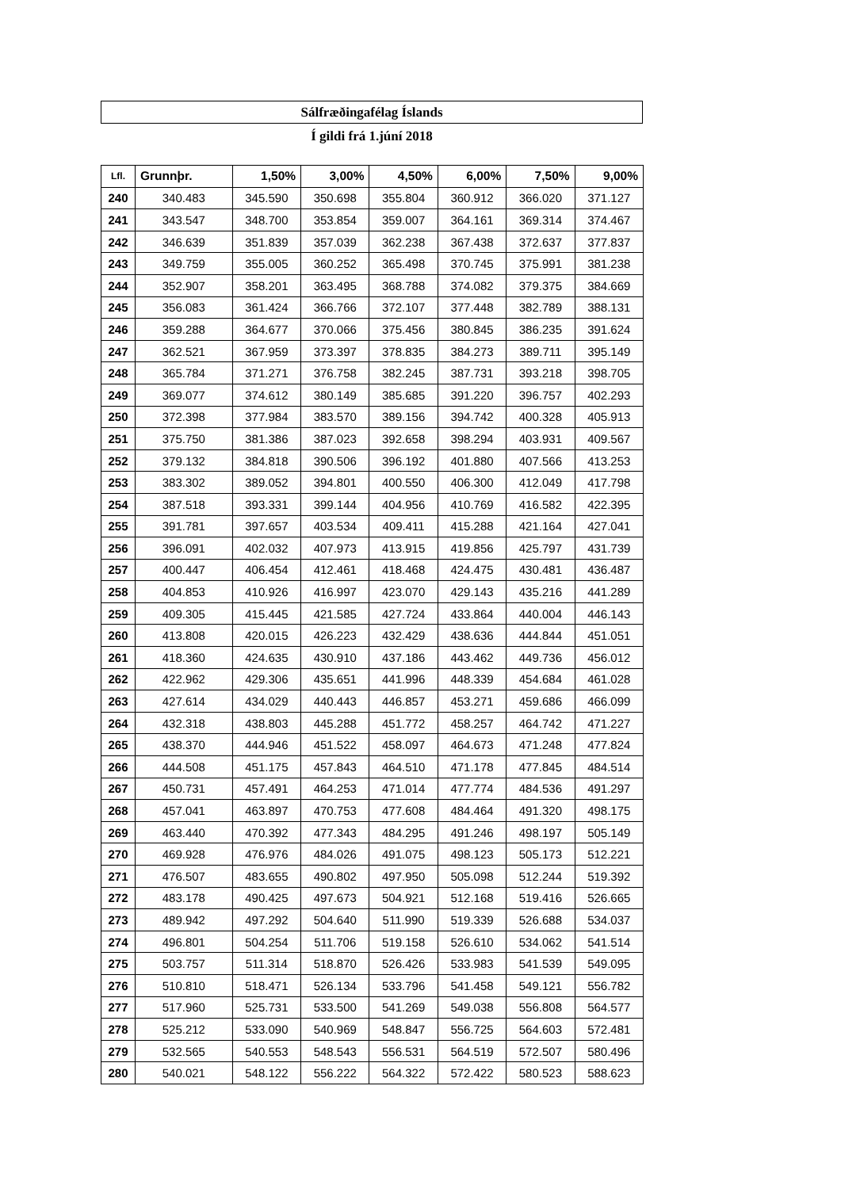Sálfræðingafélag Íslands
Í gildi frá 1.júní 2018
| Lfl. | Grunnþr. | 1,50% | 3,00% | 4,50% | 6,00% | 7,50% | 9,00% |
| --- | --- | --- | --- | --- | --- | --- | --- |
| 240 | 340.483 | 345.590 | 350.698 | 355.804 | 360.912 | 366.020 | 371.127 |
| 241 | 343.547 | 348.700 | 353.854 | 359.007 | 364.161 | 369.314 | 374.467 |
| 242 | 346.639 | 351.839 | 357.039 | 362.238 | 367.438 | 372.637 | 377.837 |
| 243 | 349.759 | 355.005 | 360.252 | 365.498 | 370.745 | 375.991 | 381.238 |
| 244 | 352.907 | 358.201 | 363.495 | 368.788 | 374.082 | 379.375 | 384.669 |
| 245 | 356.083 | 361.424 | 366.766 | 372.107 | 377.448 | 382.789 | 388.131 |
| 246 | 359.288 | 364.677 | 370.066 | 375.456 | 380.845 | 386.235 | 391.624 |
| 247 | 362.521 | 367.959 | 373.397 | 378.835 | 384.273 | 389.711 | 395.149 |
| 248 | 365.784 | 371.271 | 376.758 | 382.245 | 387.731 | 393.218 | 398.705 |
| 249 | 369.077 | 374.612 | 380.149 | 385.685 | 391.220 | 396.757 | 402.293 |
| 250 | 372.398 | 377.984 | 383.570 | 389.156 | 394.742 | 400.328 | 405.913 |
| 251 | 375.750 | 381.386 | 387.023 | 392.658 | 398.294 | 403.931 | 409.567 |
| 252 | 379.132 | 384.818 | 390.506 | 396.192 | 401.880 | 407.566 | 413.253 |
| 253 | 383.302 | 389.052 | 394.801 | 400.550 | 406.300 | 412.049 | 417.798 |
| 254 | 387.518 | 393.331 | 399.144 | 404.956 | 410.769 | 416.582 | 422.395 |
| 255 | 391.781 | 397.657 | 403.534 | 409.411 | 415.288 | 421.164 | 427.041 |
| 256 | 396.091 | 402.032 | 407.973 | 413.915 | 419.856 | 425.797 | 431.739 |
| 257 | 400.447 | 406.454 | 412.461 | 418.468 | 424.475 | 430.481 | 436.487 |
| 258 | 404.853 | 410.926 | 416.997 | 423.070 | 429.143 | 435.216 | 441.289 |
| 259 | 409.305 | 415.445 | 421.585 | 427.724 | 433.864 | 440.004 | 446.143 |
| 260 | 413.808 | 420.015 | 426.223 | 432.429 | 438.636 | 444.844 | 451.051 |
| 261 | 418.360 | 424.635 | 430.910 | 437.186 | 443.462 | 449.736 | 456.012 |
| 262 | 422.962 | 429.306 | 435.651 | 441.996 | 448.339 | 454.684 | 461.028 |
| 263 | 427.614 | 434.029 | 440.443 | 446.857 | 453.271 | 459.686 | 466.099 |
| 264 | 432.318 | 438.803 | 445.288 | 451.772 | 458.257 | 464.742 | 471.227 |
| 265 | 438.370 | 444.946 | 451.522 | 458.097 | 464.673 | 471.248 | 477.824 |
| 266 | 444.508 | 451.175 | 457.843 | 464.510 | 471.178 | 477.845 | 484.514 |
| 267 | 450.731 | 457.491 | 464.253 | 471.014 | 477.774 | 484.536 | 491.297 |
| 268 | 457.041 | 463.897 | 470.753 | 477.608 | 484.464 | 491.320 | 498.175 |
| 269 | 463.440 | 470.392 | 477.343 | 484.295 | 491.246 | 498.197 | 505.149 |
| 270 | 469.928 | 476.976 | 484.026 | 491.075 | 498.123 | 505.173 | 512.221 |
| 271 | 476.507 | 483.655 | 490.802 | 497.950 | 505.098 | 512.244 | 519.392 |
| 272 | 483.178 | 490.425 | 497.673 | 504.921 | 512.168 | 519.416 | 526.665 |
| 273 | 489.942 | 497.292 | 504.640 | 511.990 | 519.339 | 526.688 | 534.037 |
| 274 | 496.801 | 504.254 | 511.706 | 519.158 | 526.610 | 534.062 | 541.514 |
| 275 | 503.757 | 511.314 | 518.870 | 526.426 | 533.983 | 541.539 | 549.095 |
| 276 | 510.810 | 518.471 | 526.134 | 533.796 | 541.458 | 549.121 | 556.782 |
| 277 | 517.960 | 525.731 | 533.500 | 541.269 | 549.038 | 556.808 | 564.577 |
| 278 | 525.212 | 533.090 | 540.969 | 548.847 | 556.725 | 564.603 | 572.481 |
| 279 | 532.565 | 540.553 | 548.543 | 556.531 | 564.519 | 572.507 | 580.496 |
| 280 | 540.021 | 548.122 | 556.222 | 564.322 | 572.422 | 580.523 | 588.623 |